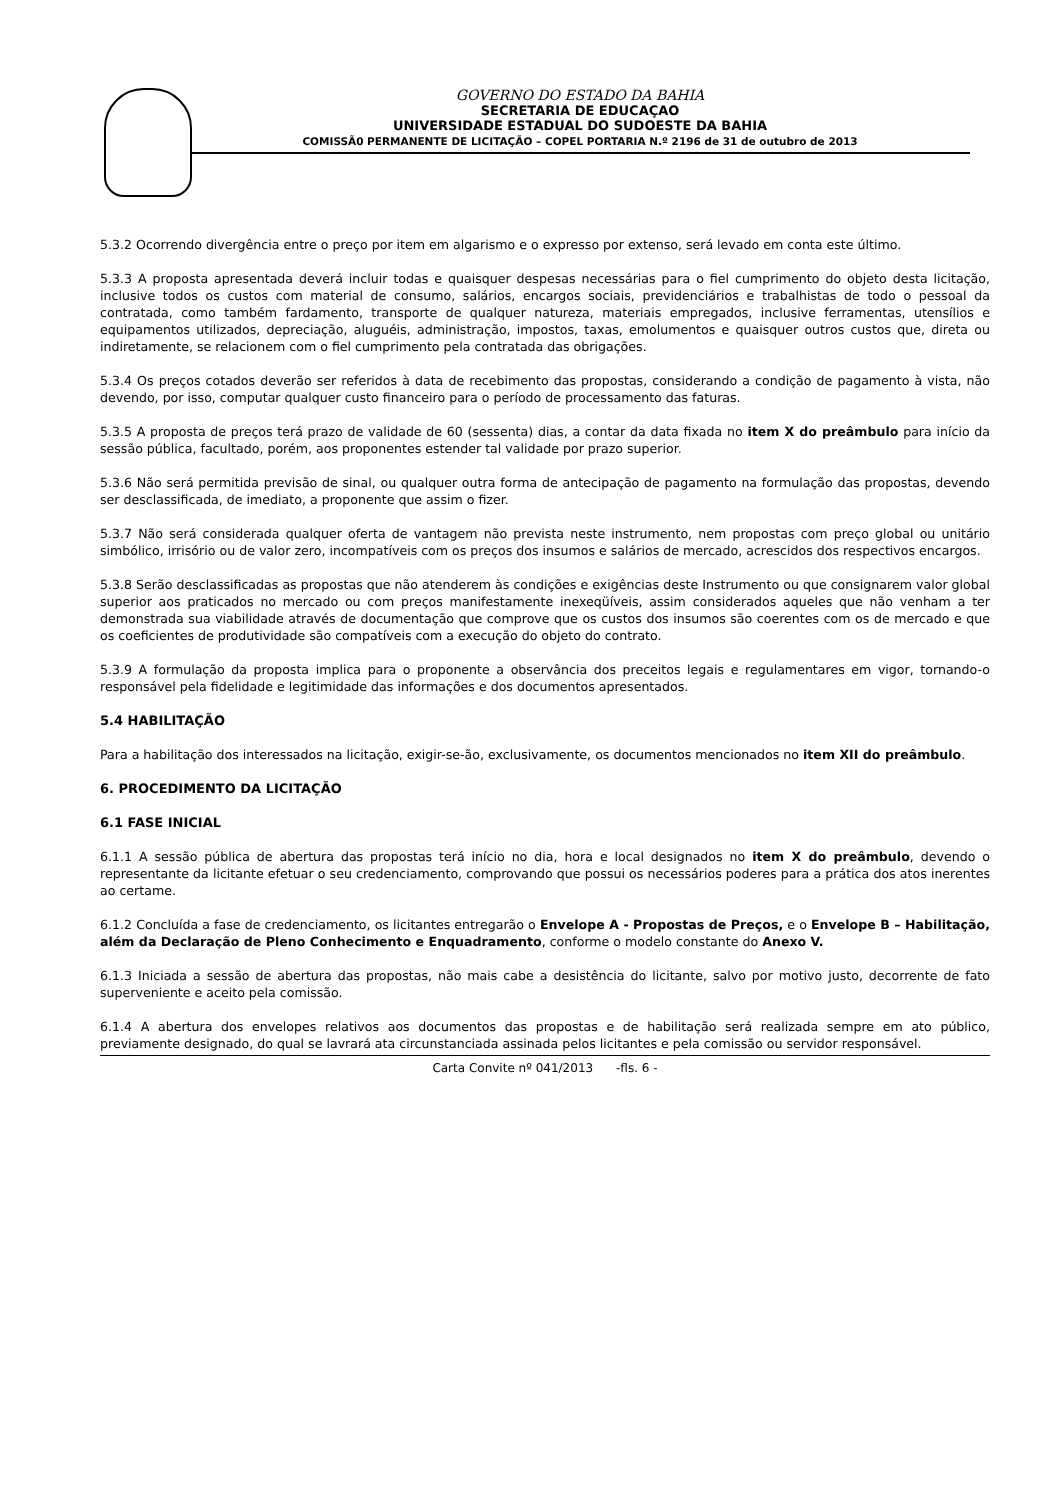GOVERNO DO ESTADO DA BAHIA
SECRETARIA DE EDUCAÇAO
UNIVERSIDADE ESTADUAL DO SUDOESTE DA BAHIA
COMISSÃ0 PERMANENTE DE LICITAÇÃO – COPEL PORTARIA N.º 2196 de 31 de outubro de 2013
5.3.2 Ocorrendo divergência entre o preço por item em algarismo e o expresso por extenso, será levado em conta este último.
5.3.3 A proposta apresentada deverá incluir todas e quaisquer despesas necessárias para o fiel cumprimento do objeto desta licitação, inclusive todos os custos com material de consumo, salários, encargos sociais, previdenciários e trabalhistas de todo o pessoal da contratada, como também fardamento, transporte de qualquer natureza, materiais empregados, inclusive ferramentas, utensílios e equipamentos utilizados, depreciação, aluguéis, administração, impostos, taxas, emolumentos e quaisquer outros custos que, direta ou indiretamente, se relacionem com o fiel cumprimento pela contratada das obrigações.
5.3.4 Os preços cotados deverão ser referidos à data de recebimento das propostas, considerando a condição de pagamento à vista, não devendo, por isso, computar qualquer custo financeiro para o período de processamento das faturas.
5.3.5 A proposta de preços terá prazo de validade de 60 (sessenta) dias, a contar da data fixada no item X do preâmbulo para início da sessão pública, facultado, porém, aos proponentes estender tal validade por prazo superior.
5.3.6 Não será permitida previsão de sinal, ou qualquer outra forma de antecipação de pagamento na formulação das propostas, devendo ser desclassificada, de imediato, a proponente que assim o fizer.
5.3.7 Não será considerada qualquer oferta de vantagem não prevista neste instrumento, nem propostas com preço global ou unitário simbólico, irrisório ou de valor zero, incompatíveis com os preços dos insumos e salários de mercado, acrescidos dos respectivos encargos.
5.3.8 Serão desclassificadas as propostas que não atenderem às condições e exigências deste Instrumento ou que consignarem valor global superior aos praticados no mercado ou com preços manifestamente inexeqüíveis, assim considerados aqueles que não venham a ter demonstrada sua viabilidade através de documentação que comprove que os custos dos insumos são coerentes com os de mercado e que os coeficientes de produtividade são compatíveis com a execução do objeto do contrato.
5.3.9 A formulação da proposta implica para o proponente a observância dos preceitos legais e regulamentares em vigor, tornando-o responsável pela fidelidade e legitimidade das informações e dos documentos apresentados.
5.4 HABILITAÇÃO
Para a habilitação dos interessados na licitação, exigir-se-ão, exclusivamente, os documentos mencionados no item XII do preâmbulo.
6. PROCEDIMENTO DA LICITAÇÃO
6.1 FASE INICIAL
6.1.1 A sessão pública de abertura das propostas terá início no dia, hora e local designados no item X do preâmbulo, devendo o representante da licitante efetuar o seu credenciamento, comprovando que possui os necessários poderes para a prática dos atos inerentes ao certame.
6.1.2 Concluída a fase de credenciamento, os licitantes entregarão o Envelope A - Propostas de Preços, e o Envelope B – Habilitação, além da Declaração de Pleno Conhecimento e Enquadramento, conforme o modelo constante do Anexo V.
6.1.3 Iniciada a sessão de abertura das propostas, não mais cabe a desistência do licitante, salvo por motivo justo, decorrente de fato superveniente e aceito pela comissão.
6.1.4 A abertura dos envelopes relativos aos documentos das propostas e de habilitação será realizada sempre em ato público, previamente designado, do qual se lavrará ata circunstanciada assinada pelos licitantes e pela comissão ou servidor responsável.
Carta Convite nº 041/2013 -fls. 6 -